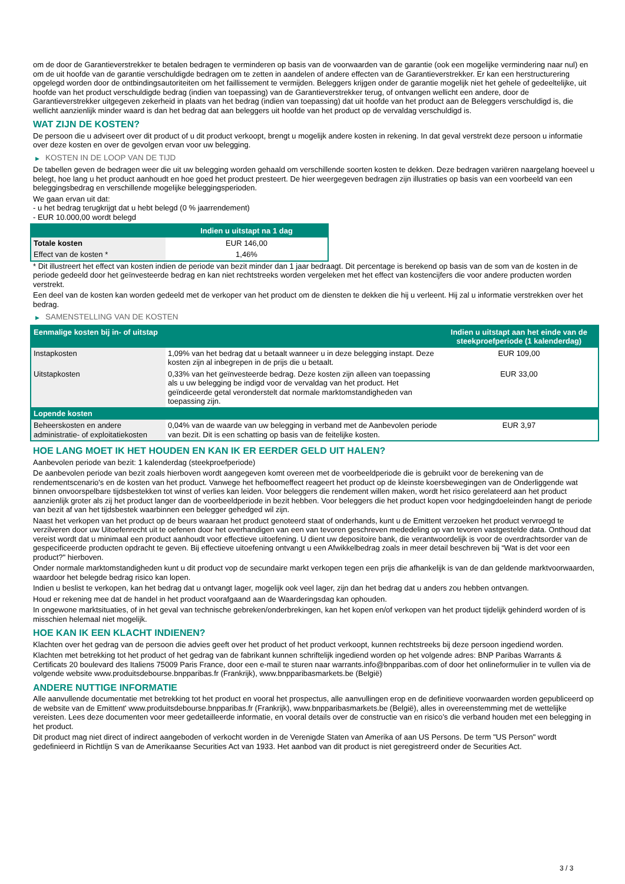om de door de Garantieverstrekker te betalen bedragen te verminderen op basis van de voorwaarden van de garantie (ook een mogelijke vermindering naar nul) en om de uit hoofde van de garantie verschuldigde bedragen om te zetten in aandelen of andere effecten van de Garantieverstrekker. Er kan een herstructurering opgelegd worden door de ontbindingsautoriteiten om het faillissement te vermijden. Beleggers krijgen onder de garantie mogelijk niet het gehele of gedeeltelijke, uit hoofde van het product verschuldigde bedrag (indien van toepassing) van de Garantieverstrekker terug, of ontvangen wellicht een andere, door de Garantieverstrekker uitgegeven zekerheid in plaats van het bedrag (indien van toepassing) dat uit hoofde van het product aan de Beleggers verschuldigd is, die wellicht aanzienlijk minder waard is dan het bedrag dat aan beleggers uit hoofde van het product op de vervaldag verschuldigd is.
WAT ZIJN DE KOSTEN?
De persoon die u adviseert over dit product of u dit product verkoopt, brengt u mogelijk andere kosten in rekening. In dat geval verstrekt deze persoon u informatie over deze kosten en over de gevolgen ervan voor uw belegging.
▶ KOSTEN IN DE LOOP VAN DE TIJD
De tabellen geven de bedragen weer die uit uw belegging worden gehaald om verschillende soorten kosten te dekken. Deze bedragen variëren naargelang hoeveel u belegt, hoe lang u het product aanhoudt en hoe goed het product presteert. De hier weergegeven bedragen zijn illustraties op basis van een voorbeeld van een beleggingsbedrag en verschillende mogelijke beleggingsperioden.
We gaan ervan uit dat:
- u het bedrag terugkrijgt dat u hebt belegd (0 % jaarrendement)
- EUR 10.000,00 wordt belegd
| | Indien u uitstapt na 1 dag |
| --- | --- |
| Totale kosten | EUR 146,00 |
| Effect van de kosten * | 1,46% |
* Dit illustreert het effect van kosten indien de periode van bezit minder dan 1 jaar bedraagt. Dit percentage is berekend op basis van de som van de kosten in de periode gedeeld door het geïnvesteerde bedrag en kan niet rechtstreeks worden vergeleken met het effect van kostencijfers die voor andere producten worden verstrekt.
Een deel van de kosten kan worden gedeeld met de verkoper van het product om de diensten te dekken die hij u verleent. Hij zal u informatie verstrekken over het bedrag.
▶ SAMENSTELLING VAN DE KOSTEN
| Eenmalige kosten bij in- of uitstap | | Indien u uitstapt aan het einde van de steekproefperiode (1 kalenderdag) |
| --- | --- | --- |
| Instapkosten | 1,09% van het bedrag dat u betaalt wanneer u in deze belegging instapt. Deze kosten zijn al inbegrepen in de prijs die u betaalt. | EUR 109,00 |
| Uitstapkosten | 0,33% van het geïnvesteerde bedrag. Deze kosten zijn alleen van toepassing als u uw belegging be indigd voor de vervaldag van het product. Het geïndiceerde getal veronderstelt dat normale marktomstandigheden van toepassing zijn. | EUR 33,00 |
| Lopende kosten | | |
| Beheerskosten en andere administratie- of exploitatiekosten | 0,04% van de waarde van uw belegging in verband met de Aanbevolen periode van bezit. Dit is een schatting op basis van de feitelijke kosten. | EUR 3,97 |
HOE LANG MOET IK HET HOUDEN EN KAN IK ER EERDER GELD UIT HALEN?
Aanbevolen periode van bezit: 1 kalenderdag (steekproefperiode)
De aanbevolen periode van bezit zoals hierboven wordt aangegeven komt overeen met de voorbeeldperiode die is gebruikt voor de berekening van de rendementscenario's en de kosten van het product. Vanwege het hefboomeffect reageert het product op de kleinste koersbewegingen van de Onderliggende wat binnen onvoorspelbare tijdsbestekken tot winst of verlies kan leiden. Voor beleggers die rendement willen maken, wordt het risico gerelateerd aan het product aanzienlijk groter als zij het product langer dan de voorbeeldperiode in bezit hebben. Voor beleggers die het product kopen voor hedgingdoeleinden hangt de periode van bezit af van het tijdsbestek waarbinnen een belegger gehedged wil zijn.
Naast het verkopen van het product op de beurs waaraan het product genoteerd staat of onderhands, kunt u de Emittent verzoeken het product vervroegd te verzilveren door uw Uitoefenrecht uit te oefenen door het overhandigen van een van tevoren geschreven mededeling op van tevoren vastgestelde data. Onthoud dat vereist wordt dat u minimaal een product aanhoudt voor effectieve uitoefening. U dient uw depositoire bank, die verantwoordelijk is voor de overdrachtsorder van de gespecificeerde producten opdracht te geven. Bij effectieve uitoefening ontvangt u een Afwikkelbedrag zoals in meer detail beschreven bij “Wat is det voor een product?" hierboven.
Onder normale marktomstandigheden kunt u dit product vop de secundaire markt verkopen tegen een prijs die afhankelijk is van de dan geldende marktvoorwaarden, waardoor het belegde bedrag risico kan lopen.
Indien u beslist te verkopen, kan het bedrag dat u ontvangt lager, mogelijk ook veel lager, zijn dan het bedrag dat u anders zou hebben ontvangen.
Houd er rekening mee dat de handel in het product voorafgaand aan de Waarderingsdag kan ophouden.
In ongewone marktsituaties, of in het geval van technische gebreken/onderbrekingen, kan het kopen en/of verkopen van het product tijdelijk gehinderd worden of is misschien helemaal niet mogelijk.
HOE KAN IK EEN KLACHT INDIENEN?
Klachten over het gedrag van de persoon die advies geeft over het product of het product verkoopt, kunnen rechtstreeks bij deze persoon ingediend worden.
Klachten met betrekking tot het product of het gedrag van de fabrikant kunnen schriftelijk ingediend worden op het volgende adres: BNP Paribas Warrants & Certificats 20 boulevard des Italiens 75009 Paris France, door een e-mail te sturen naar warrants.info@bnpparibas.com of door het onlineformulier in te vullen via de volgende website www.produitsdebourse.bnpparibas.fr (Frankrijk), www.bnpparibasmarkets.be (België)
ANDERE NUTTIGE INFORMATIE
Alle aanvullende documentatie met betrekking tot het product en vooral het prospectus, alle aanvullingen erop en de definitieve voorwaarden worden gepubliceerd op de website van de Emittent' www.produitsdebourse.bnpparibas.fr (Frankrijk), www.bnpparibasmarkets.be (België), alles in overeenstemming met de wettelijke vereisten. Lees deze documenten voor meer gedetailleerde informatie, en vooral details over de constructie van en risico’s die verband houden met een belegging in het product.
Dit product mag niet direct of indirect aangeboden of verkocht worden in de Verenigde Staten van Amerika of aan US Persons. De term "US Person" wordt gedefinieerd in Richtlijn S van de Amerikaanse Securities Act van 1933. Het aanbod van dit product is niet geregistreerd onder de Securities Act.
3 / 3